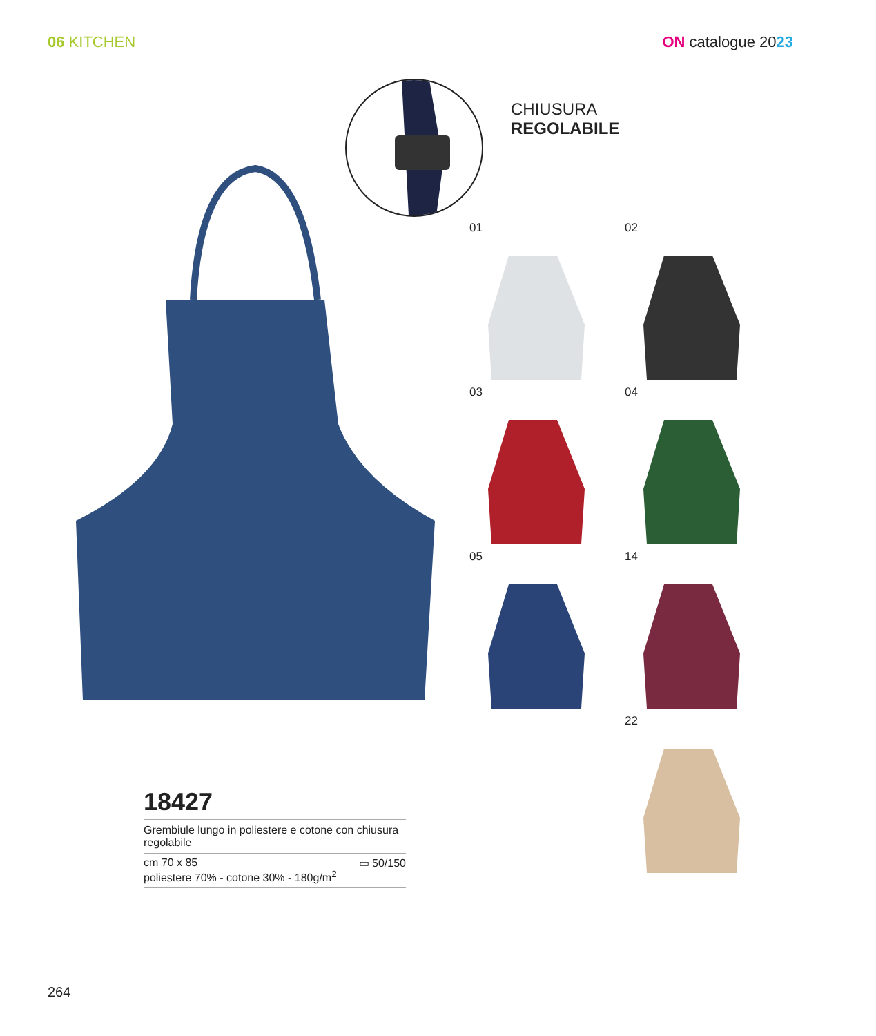06 KITCHEN ON catalogue 2023
CHIUSURA
REGOLABILE
01
02
03
04
05
14
22
18427
Grembiule lungo in poliestere e cotone con chiusura regolabile
cm 70 x 85
poliestere 70% - cotone 30% - 180g/m<sup>2</sup>
▭ 50/150
264